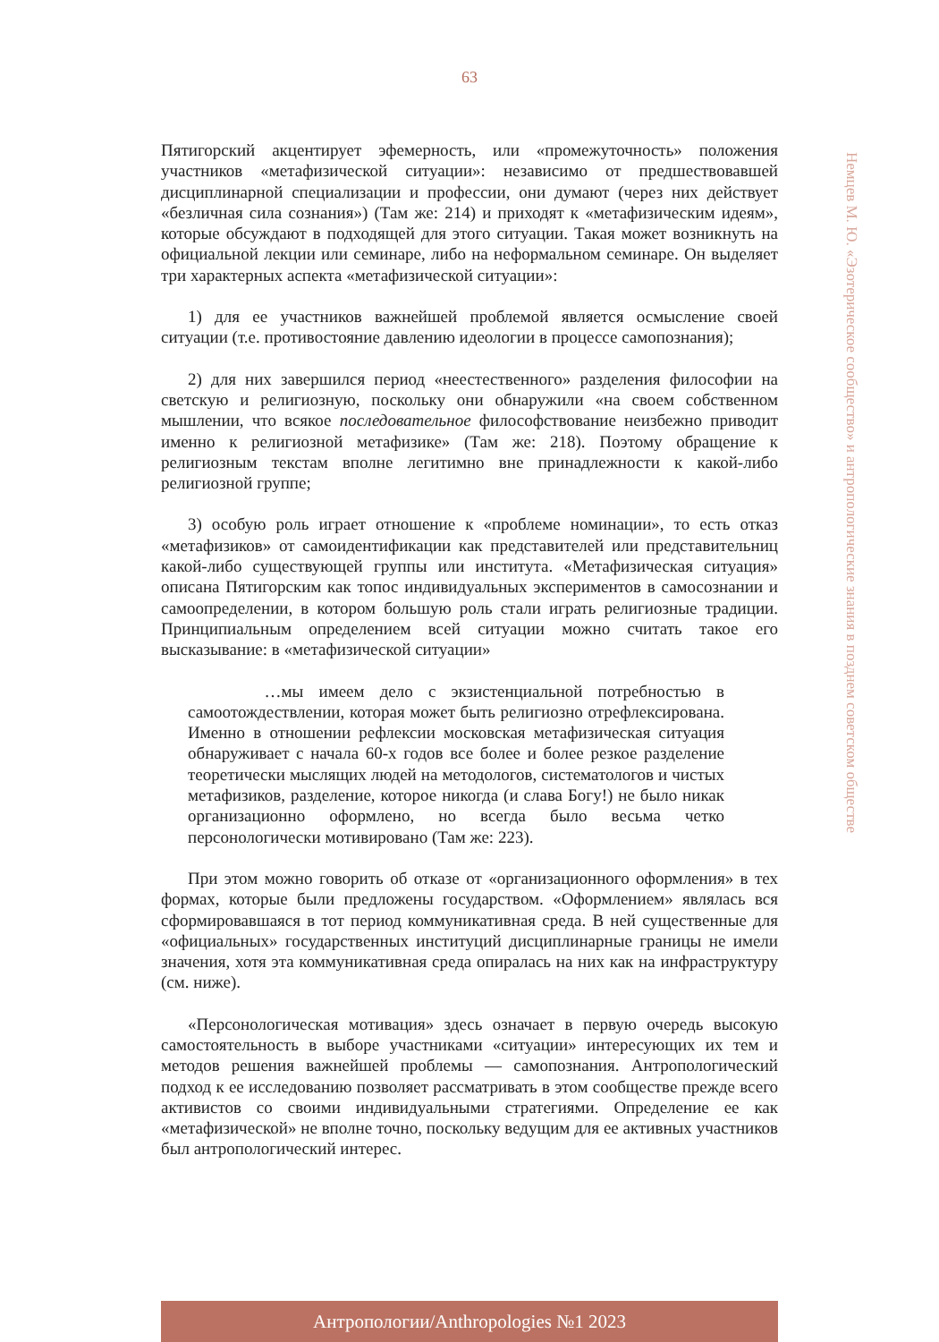63
Немцев М. Ю. «Эзотерическое сообщество» и антропологические знания в позднем советском обществе
Пятигорский акцентирует эфемерность, или «промежуточность» положения участников «метафизической ситуации»: независимо от предшествовавшей дисциплинарной специализации и профессии, они думают (через них действует «безличная сила сознания») (Там же: 214) и приходят к «метафизическим идеям», которые обсуждают в подходящей для этого ситуации. Такая может возникнуть на официальной лекции или семинаре, либо на неформальном семинаре. Он выделяет три характерных аспекта «метафизической ситуации»:
1) для ее участников важнейшей проблемой является осмысление своей ситуации (т.е. противостояние давлению идеологии в процессе самопознания);
2) для них завершился период «неестественного» разделения философии на светскую и религиозную, поскольку они обнаружили «на своем собственном мышлении, что всякое последовательное философствование неизбежно приводит именно к религиозной метафизике» (Там же: 218). Поэтому обращение к религиозным текстам вполне легитимно вне принадлежности к какой-либо религиозной группе;
3) особую роль играет отношение к «проблеме номинации», то есть отказ «метафизиков» от самоидентификации как представителей или представительниц какой-либо существующей группы или института. «Метафизическая ситуация» описана Пятигорским как топос индивидуальных экспериментов в самосознании и самоопределении, в котором большую роль стали играть религиозные традиции. Принципиальным определением всей ситуации можно считать такое его высказывание: в «метафизической ситуации»
…мы имеем дело с экзистенциальной потребностью в самоотождествлении, которая может быть религиозно отрефлексирована. Именно в отношении рефлексии московская метафизическая ситуация обнаруживает с начала 60-х годов все более и более резкое разделение теоретически мыслящих людей на методологов, систематологов и чистых метафизиков, разделение, которое никогда (и слава Богу!) не было никак организационно оформлено, но всегда было весьма четко персонологически мотивировано (Там же: 223).
При этом можно говорить об отказе от «организационного оформления» в тех формах, которые были предложены государством. «Оформлением» являлась вся сформировавшаяся в тот период коммуникативная среда. В ней существенные для «официальных» государственных институций дисциплинарные границы не имели значения, хотя эта коммуникативная среда опиралась на них как на инфраструктуру (см. ниже).
«Персонологическая мотивация» здесь означает в первую очередь высокую самостоятельность в выборе участниками «ситуации» интересующих их тем и методов решения важнейшей проблемы — самопознания. Антропологический подход к ее исследованию позволяет рассматривать в этом сообществе прежде всего активистов со своими индивидуальными стратегиями. Определение ее как «метафизической» не вполне точно, поскольку ведущим для ее активных участников был антропологический интерес.
Антропологии/Anthropologies №1 2023